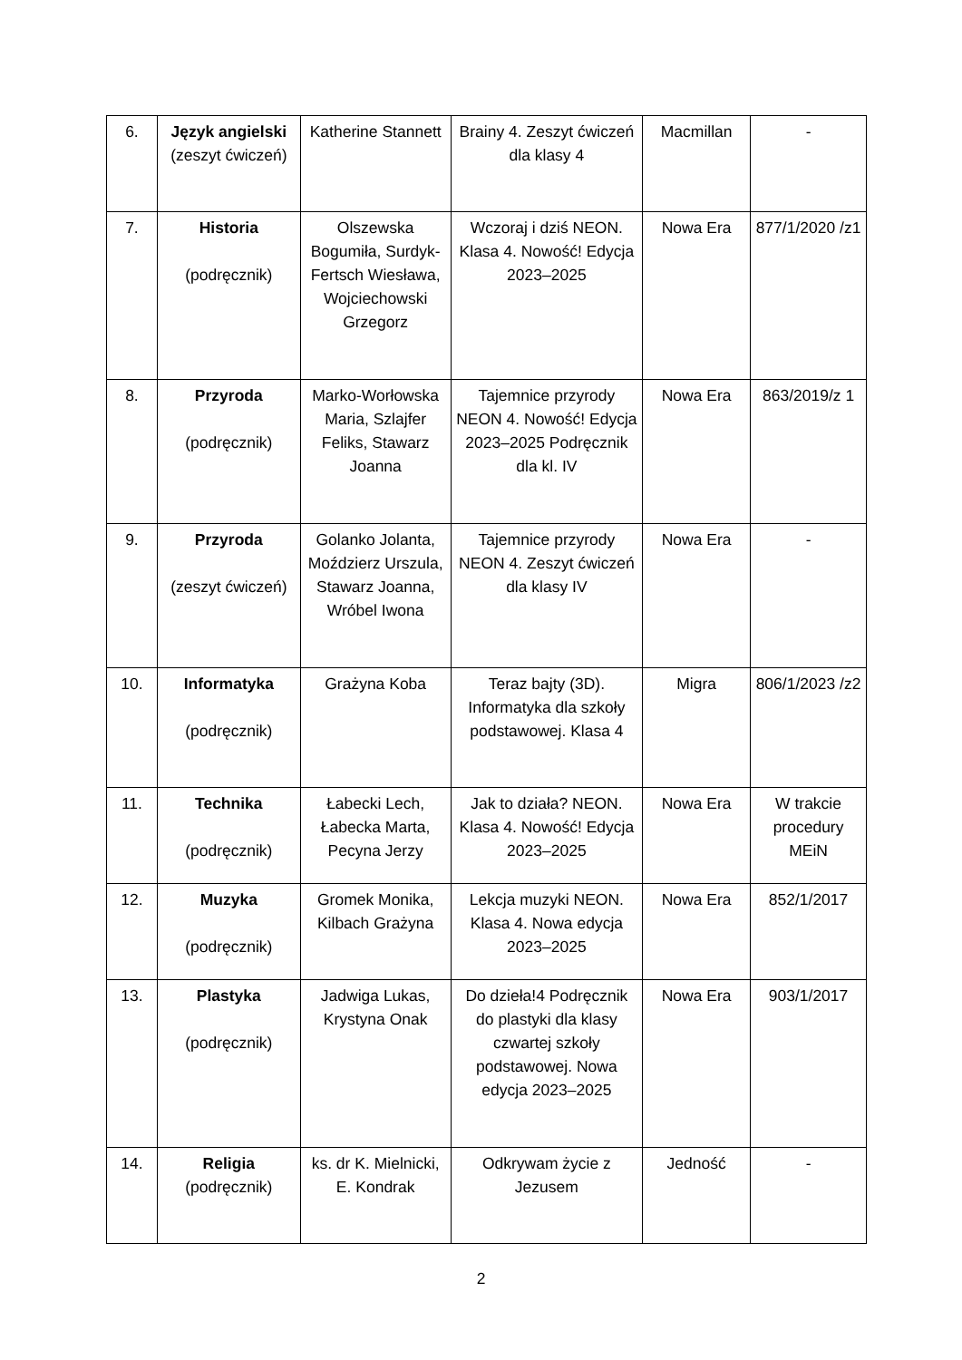| 6. | Język angielski (zeszyt ćwiczeń) | Katherine Stannett | Brainy 4. Zeszyt ćwiczeń dla klasy 4 | Macmillan | - |
| 7. | Historia (podręcznik) | Olszewska Bogumiła, Surdyk-Fertsch Wiesława, Wojciechowski Grzegorz | Wczoraj i dziś NEON. Klasa 4. Nowość! Edycja 2023–2025 | Nowa Era | 877/1/2020 /z1 |
| 8. | Przyroda (podręcznik) | Marko-Worłowska Maria, Szlajfer Feliks, Stawarz Joanna | Tajemnice przyrody NEON 4. Nowość! Edycja 2023–2025 Podręcznik dla kl. IV | Nowa Era | 863/2019/z 1 |
| 9. | Przyroda (zeszyt ćwiczeń) | Golanko Jolanta, Moździerz Urszula, Stawarz Joanna, Wróbel Iwona | Tajemnice przyrody NEON 4. Zeszyt ćwiczeń dla klasy IV | Nowa Era | - |
| 10. | Informatyka (podręcznik) | Grażyna Koba | Teraz bajty (3D). Informatyka dla szkoły podstawowej. Klasa 4 | Migra | 806/1/2023 /z2 |
| 11. | Technika (podręcznik) | Łabecki Lech, Łabecka Marta, Pecyna Jerzy | Jak to działa? NEON. Klasa 4. Nowość! Edycja 2023–2025 | Nowa Era | W trakcie procedury MEiN |
| 12. | Muzyka (podręcznik) | Gromek Monika, Kilbach Grażyna | Lekcja muzyki NEON. Klasa 4. Nowa edycja 2023–2025 | Nowa Era | 852/1/2017 |
| 13. | Plastyka (podręcznik) | Jadwiga Lukas, Krystyna Onak | Do dzieła!4 Podręcznik do plastyki dla klasy czwartej szkoły podstawowej. Nowa edycja 2023–2025 | Nowa Era | 903/1/2017 |
| 14. | Religia (podręcznik) | ks. dr K. Mielnicki, E. Kondrak | Odkrywam życie z Jezusem | Jedność | - |
2